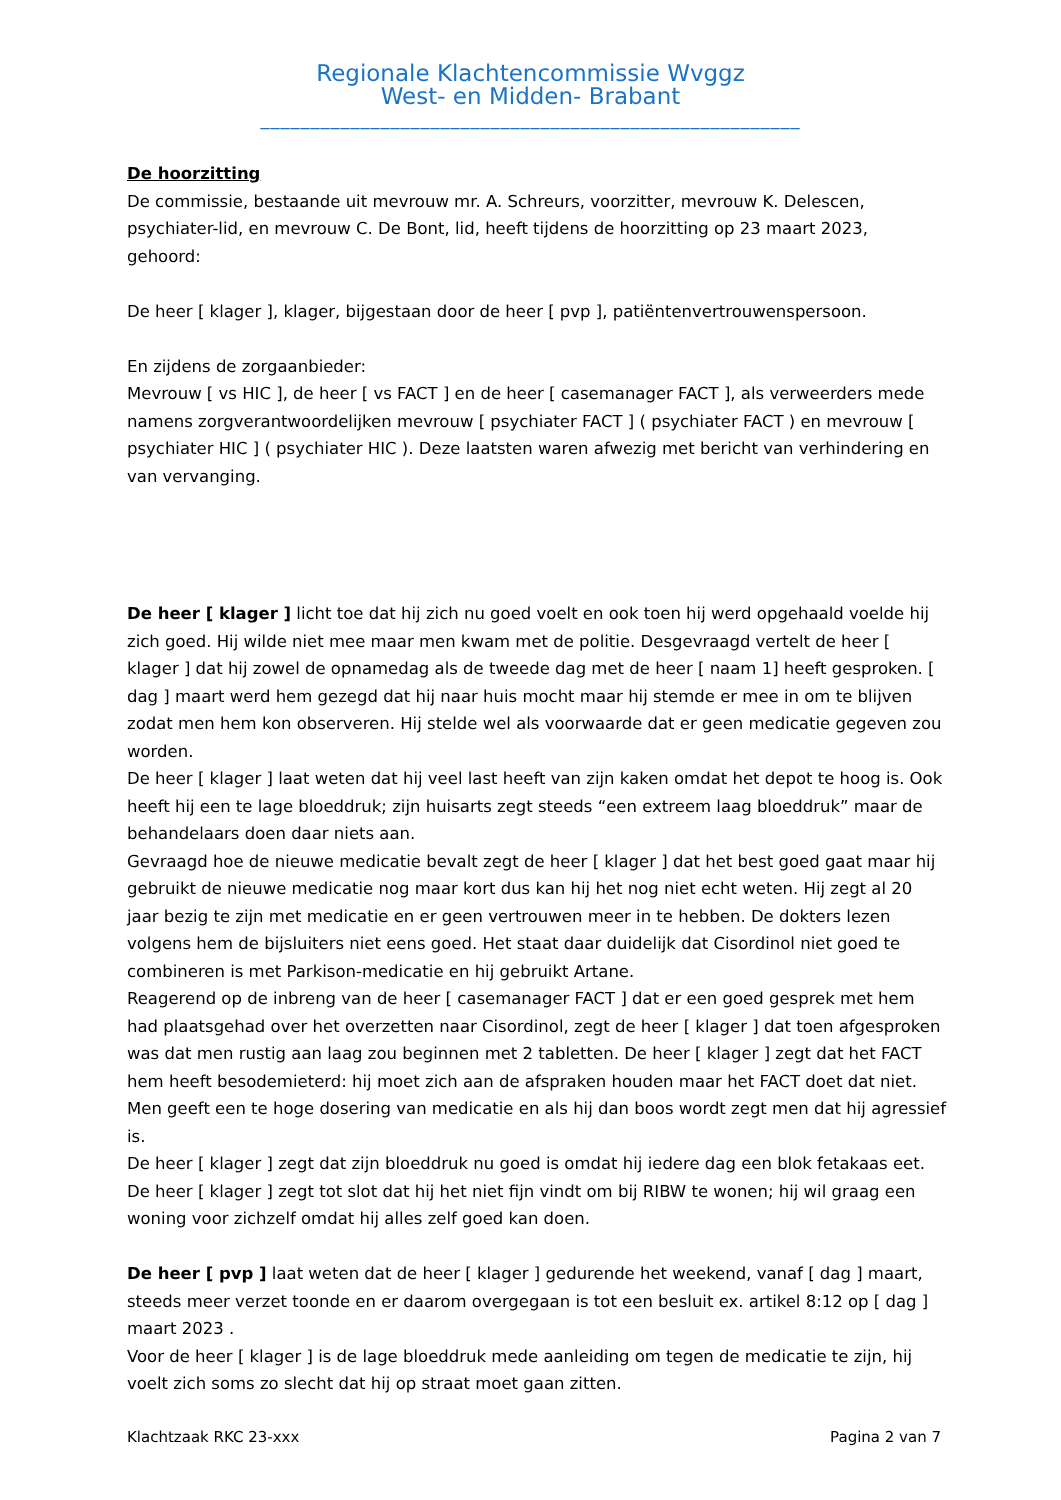Regionale Klachtencommissie Wvggz
West- en Midden- Brabant
______________________________________________________
De hoorzitting
De commissie, bestaande uit mevrouw mr. A. Schreurs, voorzitter, mevrouw K. Delescen, psychiater-lid, en mevrouw C. De Bont, lid, heeft tijdens de hoorzitting op 23 maart 2023, gehoord:
De heer [ klager ], klager, bijgestaan door de heer [ pvp ], patiëntenvertrouwenspersoon.
En zijdens de zorgaanbieder:
Mevrouw [ vs HIC ], de heer [ vs FACT ] en de heer [ casemanager FACT ], als verweerders mede namens zorgverantwoordelijken mevrouw [ psychiater FACT ] ( psychiater FACT ) en mevrouw [ psychiater HIC ] ( psychiater HIC ). Deze laatsten waren afwezig met bericht van verhindering en van vervanging.
De heer [ klager ] licht toe dat hij zich nu goed voelt en ook toen hij werd opgehaald voelde hij zich goed. Hij wilde niet mee maar men kwam met de politie. Desgevraagd vertelt de heer [ klager ] dat hij zowel de opnamedag als de tweede dag met de heer [ naam 1] heeft gesproken. [ dag ] maart werd hem gezegd dat hij naar huis mocht maar hij stemde er mee in om te blijven zodat men hem kon observeren. Hij stelde wel als voorwaarde dat er geen medicatie gegeven zou worden.
De heer [ klager ] laat weten dat hij veel last heeft van zijn kaken omdat het depot te hoog is. Ook heeft hij een te lage bloeddruk; zijn huisarts zegt steeds “een extreem laag bloeddruk” maar de behandelaars doen daar niets aan.
Gevraagd hoe de nieuwe medicatie bevalt zegt de heer [ klager ] dat het best goed gaat maar hij gebruikt de nieuwe medicatie nog maar kort dus kan hij het nog niet echt weten. Hij zegt al 20 jaar bezig te zijn met medicatie en er geen vertrouwen meer in te hebben. De dokters lezen volgens hem de bijsluiters niet eens goed. Het staat daar duidelijk dat Cisordinol niet goed te combineren is met Parkison-medicatie en hij gebruikt Artane.
Reagerend op de inbreng van de heer [ casemanager FACT ] dat er een goed gesprek met hem had plaatsgehad over het overzetten naar Cisordinol, zegt de heer [ klager ] dat toen afgesproken was dat men rustig aan laag zou beginnen met 2 tabletten. De heer [ klager ] zegt dat het FACT hem heeft besodemieterd: hij moet zich aan de afspraken houden maar het FACT doet dat niet. Men geeft een te hoge dosering van medicatie en als hij dan boos wordt zegt men dat hij agressief is.
De heer [ klager ] zegt dat zijn bloeddruk nu goed is omdat hij iedere dag een blok fetakaas eet.
De heer [ klager ] zegt tot slot dat hij het niet fijn vindt om bij RIBW te wonen; hij wil graag een woning voor zichzelf omdat hij alles zelf goed kan doen.
De heer [ pvp ] laat weten dat de heer [ klager ] gedurende het weekend, vanaf [ dag ] maart, steeds meer verzet toonde en er daarom overgegaan is tot een besluit ex. artikel 8:12 op [ dag ] maart 2023 .
Voor de heer [ klager ] is de lage bloeddruk mede aanleiding om tegen de medicatie te zijn, hij voelt zich soms zo slecht dat hij op straat moet gaan zitten.
Klachtzaak RKC 23-xxx Pagina 2 van 7